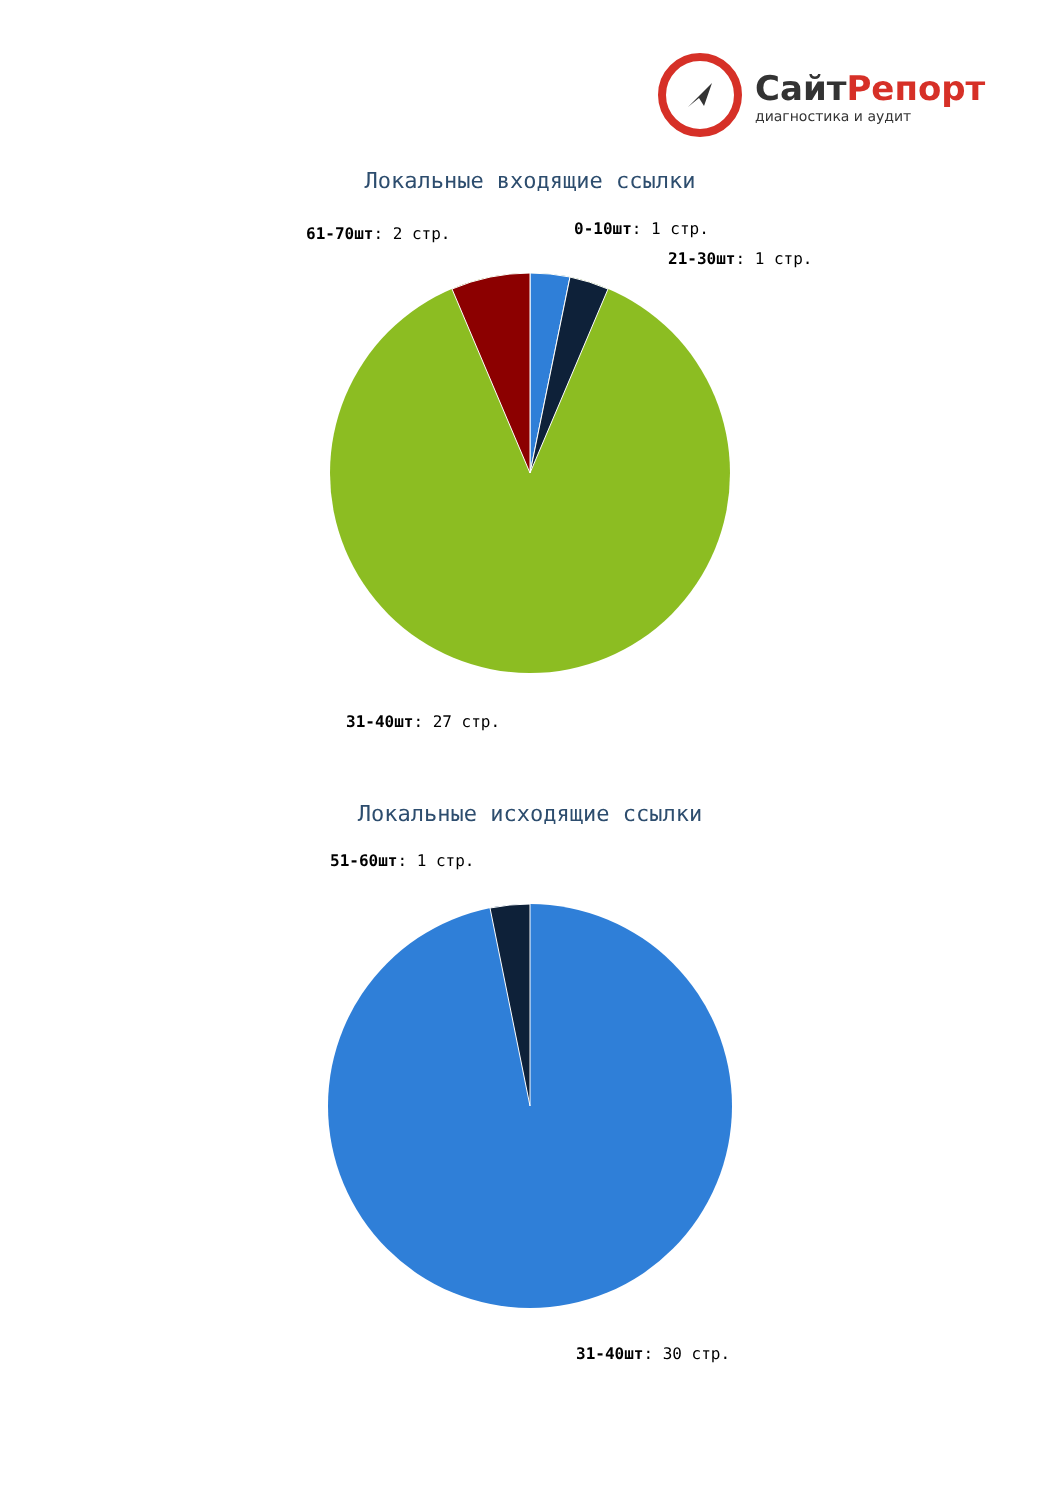СайтРепорт
диагностика и аудит
Локальные входящие ссылки
61-70шт: 2 стр.
0-10шт: 1 стр.
21-30шт: 1 стр.
31-40шт: 27 стр.
Локальные исходящие ссылки
51-60шт: 1 стр.
31-40шт: 30 стр.